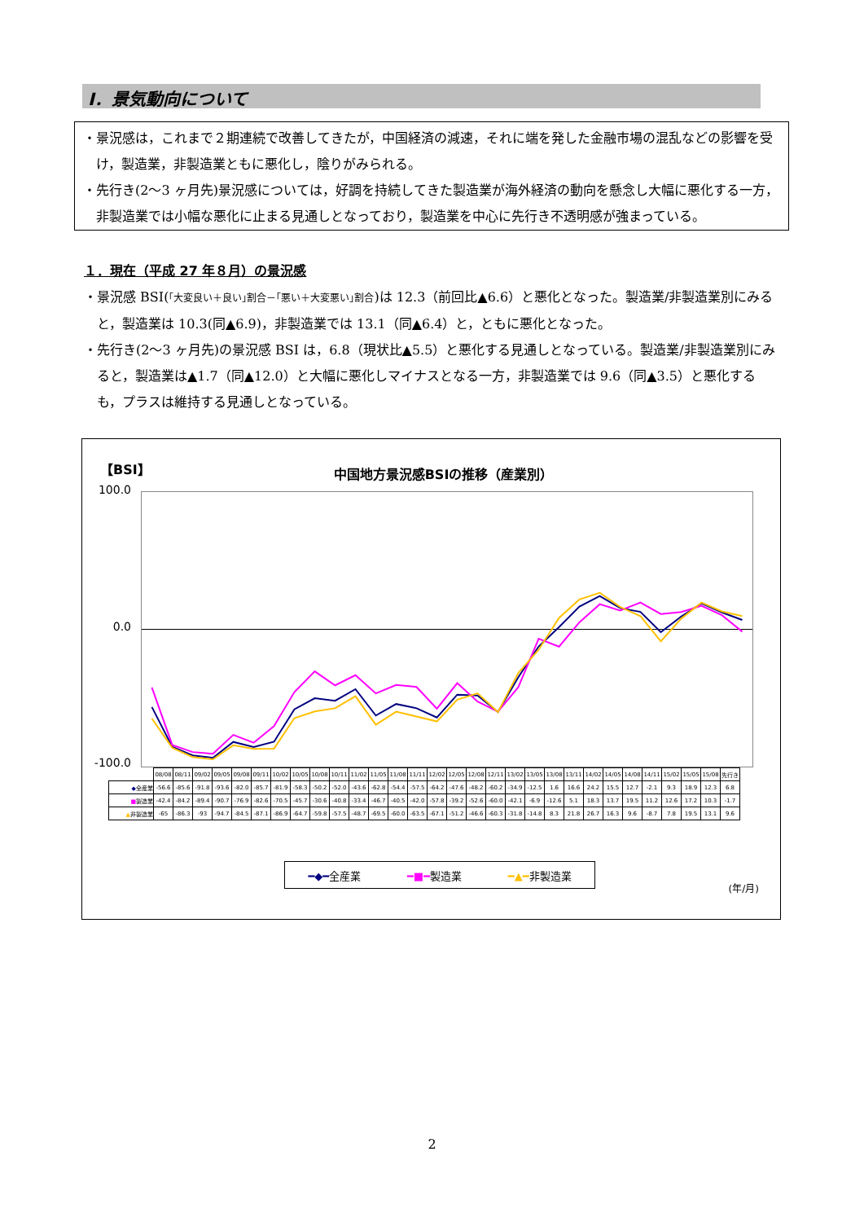Ⅰ．景気動向について
・景況感は，これまで２期連続で改善してきたが，中国経済の減速，それに端を発した金融市場の混乱などの影響を受け，製造業，非製造業ともに悪化し，陰りがみられる。
・先行き(2～3 ヶ月先)景況感については，好調を持続してきた製造業が海外経済の動向を懸念し大幅に悪化する一方，非製造業では小幅な悪化に止まる見通しとなっており，製造業を中心に先行き不透明感が強まっている。
１．現在（平成 27 年８月）の景況感
・景況感 BSI(｢大変良い＋良い｣割合－｢悪い＋大変悪い｣割合)は 12.3（前回比▲6.6）と悪化となった。製造業/非製造業別にみると，製造業は 10.3(同▲6.9)，非製造業では 13.1（同▲6.4）と，ともに悪化となった。
・先行き(2～3 ヶ月先)の景況感 BSI は，6.8（現状比▲5.5）と悪化する見通しとなっている。製造業/非製造業別にみると，製造業は▲1.7（同▲12.0）と大幅に悪化しマイナスとなる一方，非製造業では 9.6（同▲3.5）と悪化するも，プラスは維持する見通しとなっている。
【BSI】 中国地方景況感BSIの推移（産業別）
100.0
0.0
-100.0
| | 08/08 | 08/11 | 09/02 | 09/05 | 09/08 | 09/11 | 10/02 | 10/05 | 10/08 | 10/11 | 11/02 | 11/05 | 11/08 | 11/11 | 12/02 | 12/05 | 12/08 | 12/11 | 13/02 | 13/05 | 13/08 | 13/11 | 14/02 | 14/05 | 14/08 | 14/11 | 15/02 | 15/05 | 15/08 | 先行き |
| ◆ 全産業 | -56.6 | -85.6 | -91.8 | -93.6 | -82.0 | -85.7 | -81.9 | -58.3 | -50.2 | -52.0 | -43.6 | -62.8 | -54.4 | -57.5 | -64.2 | -47.6 | -48.2 | -60.2 | -34.9 | -12.5 | 1.6 | 16.6 | 24.2 | 15.5 | 12.7 | -2.1 | 9.3 | 18.9 | 12.3 | 6.8 |
| ■ 製造業 | -42.4 | -84.2 | -89.4 | -90.7 | -76.9 | -82.6 | -70.5 | -45.7 | -30.6 | -40.8 | -33.4 | -46.7 | -40.5 | -42.0 | -57.8 | -39.2 | -52.6 | -60.0 | -42.1 | -6.9 | -12.6 | 5.1 | 18.3 | 13.7 | 19.5 | 11.2 | 12.6 | 17.2 | 10.3 | -1.7 |
| ▲ 非製造業 | -65 | -86.3 | -93 | -94.7 | -84.5 | -87.1 | -86.9 | -64.7 | -59.8 | -57.5 | -48.7 | -69.5 | -60.0 | -63.5 | -67.1 | -51.2 | -46.6 | -60.3 | -31.8 | -14.8 | 8.3 | 21.8 | 26.7 | 16.3 | 9.6 | -8.7 | 7.8 | 19.5 | 13.1 | 9.6 |
━◆━全産業 ━■━製造業 ━▲━非製造業
(年/月)
2